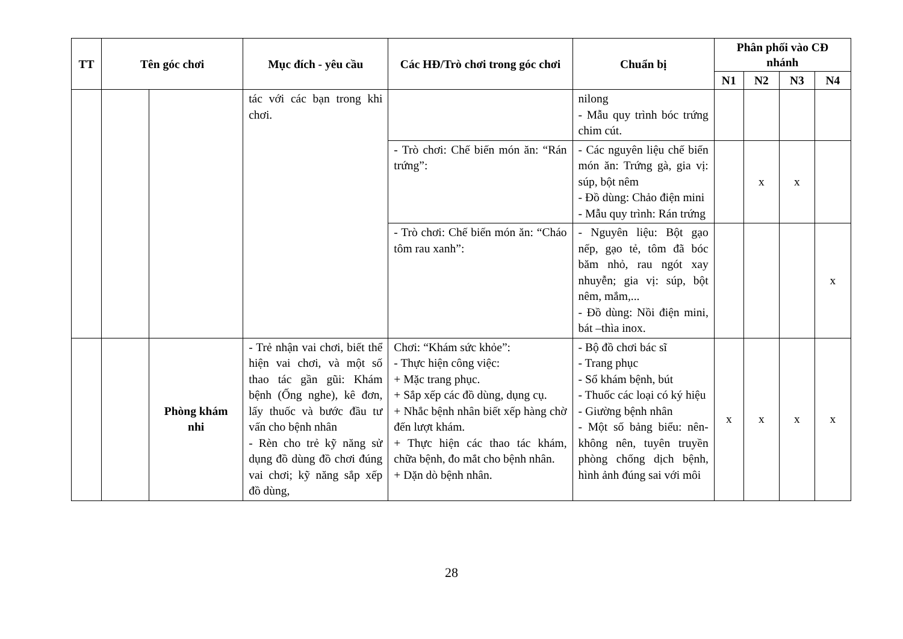| TT | Tên góc chơi | | Mục đích - yêu cầu | Các HĐ/Trò chơi trong góc chơi | Chuẩn bị | Phân phối vào CĐ nhánh | | | |
| --- | --- | --- | --- | --- | --- | --- | --- | --- | --- |
| | | | | | | N1 | N2 | N3 | N4 |
| | | | tác với các bạn trong khi chơi. | | nilong - Mẫu quy trình bóc trứng chim cút. | | | | |
| | | | | - Trò chơi: Chế biến món ăn: “Rán trứng”: | - Các nguyên liệu chế biến món ăn: Trứng gà, gia vị: súp, bột nêm - Đồ dùng: Chảo điện mini - Mẫu quy trình: Rán trứng | | x | x | |
| | | | | - Trò chơi: Chế biến món ăn: “Cháo tôm rau xanh”: | - Nguyên liệu: Bột gạo nếp, gạo tẻ, tôm đã bóc băm nhỏ, rau ngót xay nhuyễn; gia vị: súp, bột nêm, mắm,... - Đồ dùng: Nồi điện mini, bát –thìa inox. | | | | x |
| | | Phòng khám nhi | - Trẻ nhận vai chơi, biết thể hiện vai chơi, và một số thao tác gần gũi: Khám bệnh (Ống nghe), kê đơn, lấy thuốc và bước đầu tư vấn cho bệnh nhân - Rèn cho trẻ kỹ năng sử dụng đồ dùng đồ chơi đúng vai chơi; kỹ năng sắp xếp đồ dùng, | Chơi: “Khám sức khỏe”: - Thực hiện công việc: + Mặc trang phục. + Sắp xếp các đồ dùng, dụng cụ. + Nhắc bệnh nhân biết xếp hàng chờ đến lượt khám. + Thực hiện các thao tác khám, chữa bệnh, đo mắt cho bệnh nhân. + Dặn dò bệnh nhân. | - Bộ đồ chơi bác sĩ - Trang phục - Sổ khám bệnh, bút - Thuốc các loại có ký hiệu - Giường bệnh nhân - Một số bảng biểu: nên-không nên, tuyên truyền phòng chống dịch bệnh, hình ảnh đúng sai với môi | x | x | x | x |
28